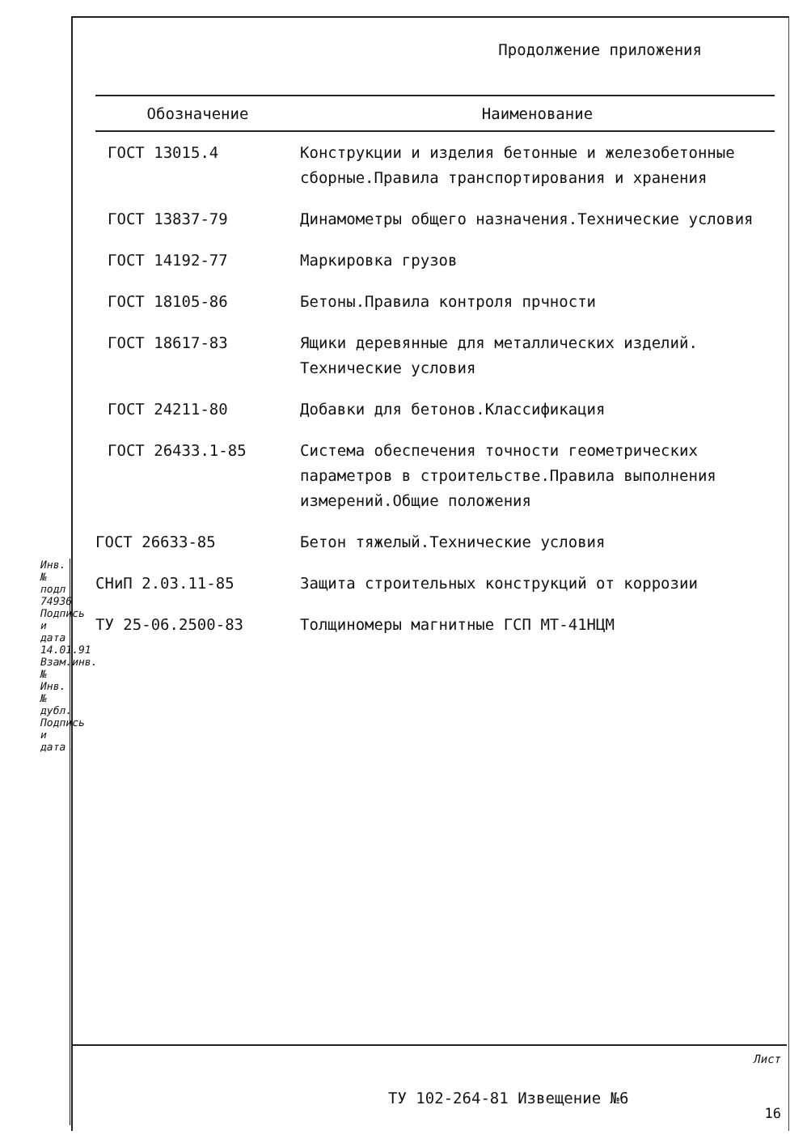Инв.№ подл 74936 Подпись и дата 14.01.91 Взам.инв.№ Инв.№ дубл. Подпись и дата
Продолжение приложения
| Обозначение | Наименование |
| --- | --- |
| ГОСТ 13015.4 | Конструкции и изделия бетонные и железобетонные сборные.Правила транспортирования и хранения |
| ГОСТ 13837-79 | Динамометры общего назначения.Технические условия |
| ГОСТ 14192-77 | Маркировка грузов |
| ГОСТ 18105-86 | Бетоны.Правила контроля прчности |
| ГОСТ 18617-83 | Ящики деревянные для металлических изделий. Технические условия |
| ГОСТ 24211-80 | Добавки для бетонов.Классификация |
| ГОСТ 26433.1-85 | Система обеспечения точности геометрических параметров в строительстве.Правила выполнения измерений.Общие положения |
| ГОСТ 26633-85 | Бетон тяжелый.Технические условия |
| СНиП 2.03.11-85 | Защита строительных конструкций от коррозии |
| ТУ 25-06.2500-83 | Толщиномеры магнитные ГСП МТ-41НЦМ |
ТУ 102-264-81 Извещение №6
Лист
16